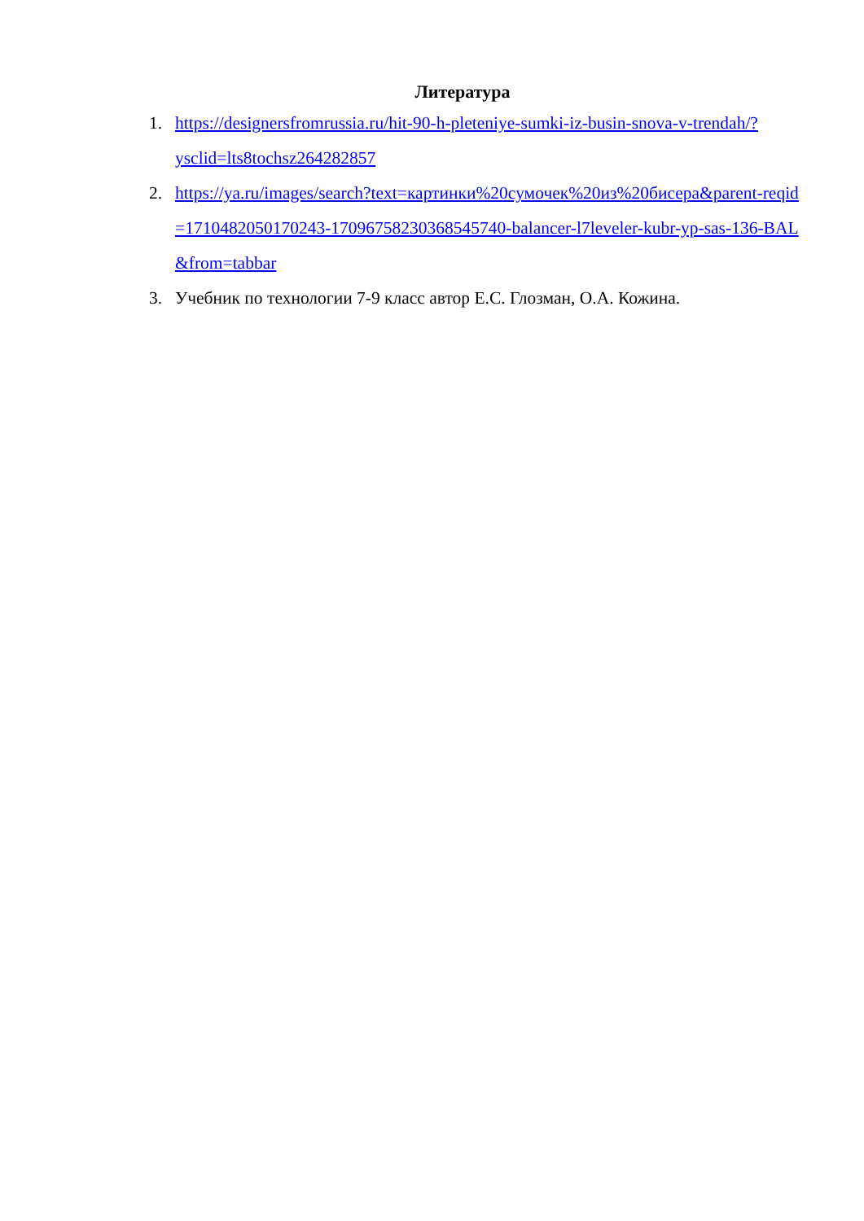Литература
1. https://designersfromrussia.ru/hit-90-h-pleteniye-sumki-iz-busin-snova-v-trendah/?ysclid=lts8tochsz264282857
2. https://ya.ru/images/search?text=картинки%20сумочек%20из%20бисера&parent-reqid=1710482050170243-1709675823036854574​0-balancer-l7leveler-kubr-yp-sas-136-BAL&from=tabbar
3. Учебник по технологии 7-9 класс автор Е.С. Глозман, О.А. Кожина.